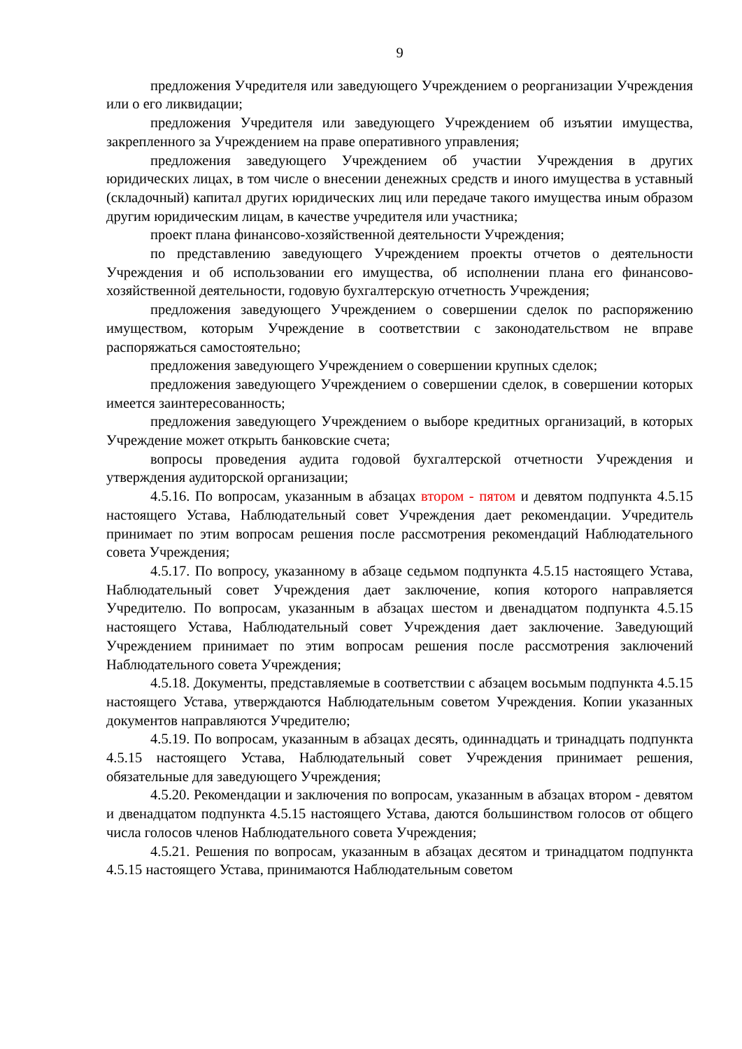9
предложения Учредителя или заведующего Учреждением о реорганизации Учреждения или о его ликвидации;
предложения Учредителя или заведующего Учреждением об изъятии имущества, закрепленного за Учреждением на праве оперативного управления;
предложения заведующего Учреждением об участии Учреждения в других юридических лицах, в том числе о внесении денежных средств и иного имущества в уставный (складочный) капитал других юридических лиц или передаче такого имущества иным образом другим юридическим лицам, в качестве учредителя или участника;
проект плана финансово-хозяйственной деятельности Учреждения;
по представлению заведующего Учреждением проекты отчетов о деятельности Учреждения и об использовании его имущества, об исполнении плана его финансово-хозяйственной деятельности, годовую бухгалтерскую отчетность Учреждения;
предложения заведующего Учреждением о совершении сделок по распоряжению имуществом, которым Учреждение в соответствии с законодательством не вправе распоряжаться самостоятельно;
предложения заведующего Учреждением о совершении крупных сделок;
предложения заведующего Учреждением о совершении сделок, в совершении которых имеется заинтересованность;
предложения заведующего Учреждением о выборе кредитных организаций, в которых Учреждение может открыть банковские счета;
вопросы проведения аудита годовой бухгалтерской отчетности Учреждения и утверждения аудиторской организации;
4.5.16. По вопросам, указанным в абзацах втором - пятом и девятом подпункта 4.5.15 настоящего Устава, Наблюдательный совет Учреждения дает рекомендации. Учредитель принимает по этим вопросам решения после рассмотрения рекомендаций Наблюдательного совета Учреждения;
4.5.17. По вопросу, указанному в абзаце седьмом подпункта 4.5.15 настоящего Устава, Наблюдательный совет Учреждения дает заключение, копия которого направляется Учредителю. По вопросам, указанным в абзацах шестом и двенадцатом подпункта 4.5.15 настоящего Устава, Наблюдательный совет Учреждения дает заключение. Заведующий Учреждением принимает по этим вопросам решения после рассмотрения заключений Наблюдательного совета Учреждения;
4.5.18. Документы, представляемые в соответствии с абзацем восьмым подпункта 4.5.15 настоящего Устава, утверждаются Наблюдательным советом Учреждения. Копии указанных документов направляются Учредителю;
4.5.19. По вопросам, указанным в абзацах десять, одиннадцать и тринадцать подпункта 4.5.15 настоящего Устава, Наблюдательный совет Учреждения принимает решения, обязательные для заведующего Учреждения;
4.5.20. Рекомендации и заключения по вопросам, указанным в абзацах втором - девятом и двенадцатом подпункта 4.5.15 настоящего Устава, даются большинством голосов от общего числа голосов членов Наблюдательного совета Учреждения;
4.5.21. Решения по вопросам, указанным в абзацах десятом и тринадцатом подпункта 4.5.15 настоящего Устава, принимаются Наблюдательным советом